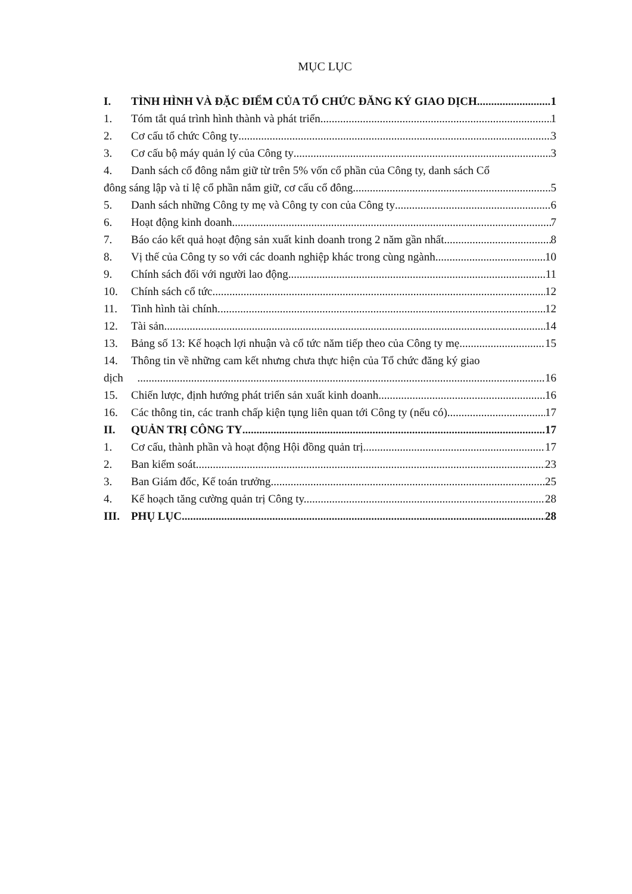MỤC LỤC
I. TÌNH HÌNH VÀ ĐẶC ĐIỂM CỦA TỔ CHỨC ĐĂNG KÝ GIAO DỊCH 1
1. Tóm tắt quá trình hình thành và phát triển 1
2. Cơ cấu tổ chức Công ty 3
3. Cơ cấu bộ máy quản lý của Công ty 3
4. Danh sách cổ đông nắm giữ từ trên 5% vốn cổ phần của Công ty, danh sách Cổ
đông sáng lập và tỉ lệ cổ phần nắm giữ, cơ cấu cổ đông 5
5. Danh sách những Công ty mẹ và Công ty con của Công ty 6
6. Hoạt động kinh doanh 7
7. Báo cáo kết quả hoạt động sản xuất kinh doanh trong 2 năm gần nhất. 8
8. Vị thế của Công ty so với các doanh nghiệp khác trong cùng ngành 10
9. Chính sách đối với người lao động 11
10. Chính sách cổ tức 12
11. Tình hình tài chính. 12
12. Tài sản 14
13. Bảng số 13: Kế hoạch lợi nhuận và cổ tức năm tiếp theo của Công ty mẹ. 15
14. Thông tin về những cam kết nhưng chưa thực hiện của Tổ chức đăng ký giao
dịch 16
15. Chiến lược, định hướng phát triển sản xuất kinh doanh. 16
16. Các thông tin, các tranh chấp kiện tụng liên quan tới Công ty (nếu có). 17
II. QUẢN TRỊ CÔNG TY 17
1. Cơ cấu, thành phần và hoạt động Hội đồng quản trị 17
2. Ban kiểm soát 23
3. Ban Giám đốc, Kế toán trưởng 25
4. Kế hoạch tăng cường quản trị Công ty. 28
III. PHỤ LỤC 28